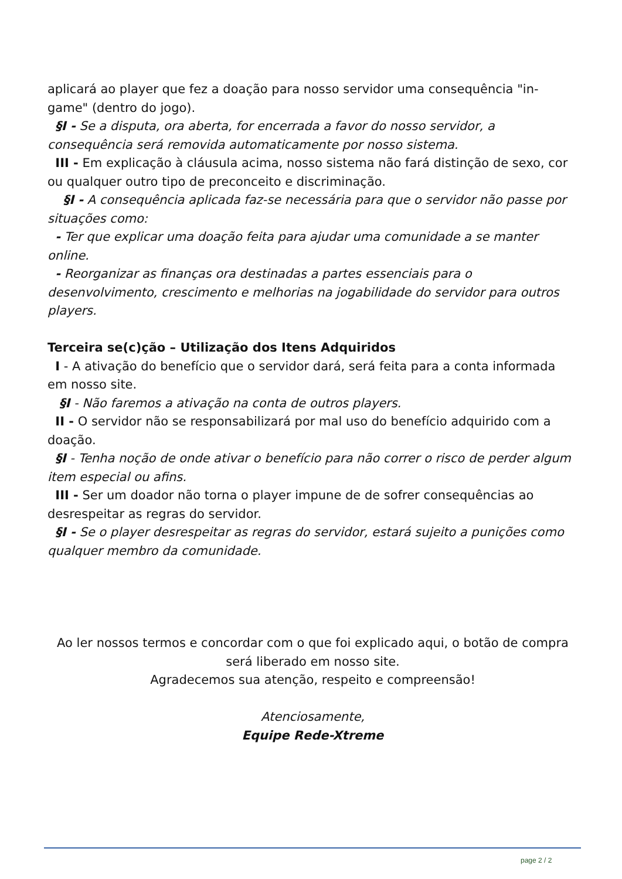aplicará ao player que fez a doação para nosso servidor uma consequência "in-game" (dentro do jogo).
§I - Se a disputa, ora aberta, for encerrada a favor do nosso servidor, a consequência será removida automaticamente por nosso sistema.
III - Em explicação à cláusula acima, nosso sistema não fará distinção de sexo, cor ou qualquer outro tipo de preconceito e discriminação.
§I - A consequência aplicada faz-se necessária para que o servidor não passe por situações como:
- Ter que explicar uma doação feita para ajudar uma comunidade a se manter online.
- Reorganizar as finanças ora destinadas a partes essenciais para o desenvolvimento, crescimento e melhorias na jogabilidade do servidor para outros players.
Terceira se(c)ção – Utilização dos Itens Adquiridos
I - A ativação do benefício que o servidor dará, será feita para a conta informada em nosso site.
§I - Não faremos a ativação na conta de outros players.
II - O servidor não se responsabilizará por mal uso do benefício adquirido com a doação.
§I - Tenha noção de onde ativar o benefício para não correr o risco de perder algum item especial ou afins.
III - Ser um doador não torna o player impune de de sofrer consequências ao desrespeitar as regras do servidor.
§I - Se o player desrespeitar as regras do servidor, estará sujeito a punições como qualquer membro da comunidade.
Ao ler nossos termos e concordar com o que foi explicado aqui, o botão de compra será liberado em nosso site.
Agradecemos sua atenção, respeito e compreensão!
Atenciosamente,
Equipe Rede-Xtreme
page 2 / 2